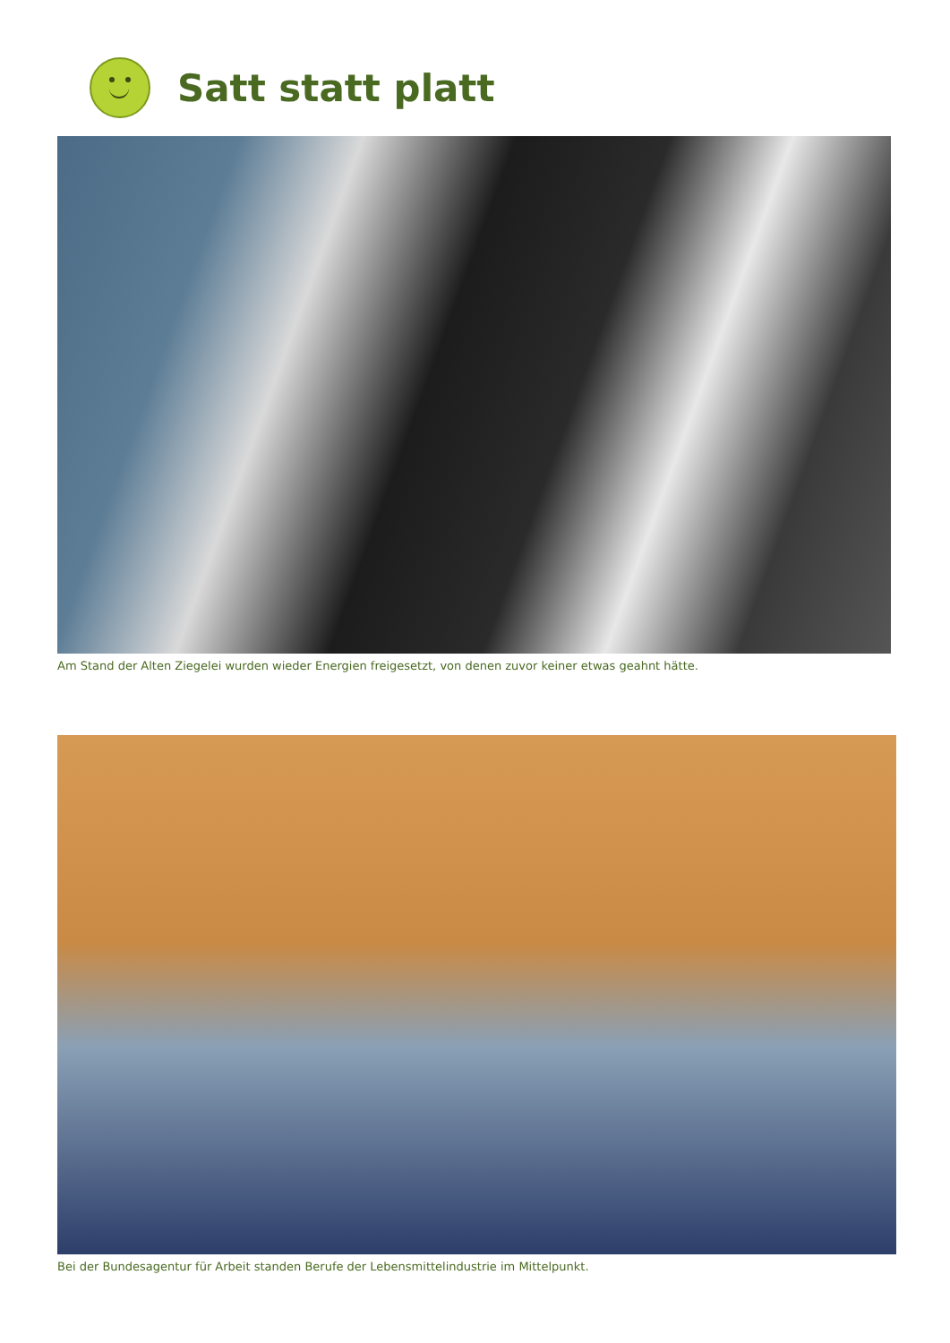Satt statt platt
Am Stand der Alten Ziegelei wurden wieder Energien freigesetzt, von denen zuvor keiner etwas geahnt hätte.
Bei der Bundesagentur für Arbeit standen Berufe der Lebensmittelindustrie im Mittelpunkt.